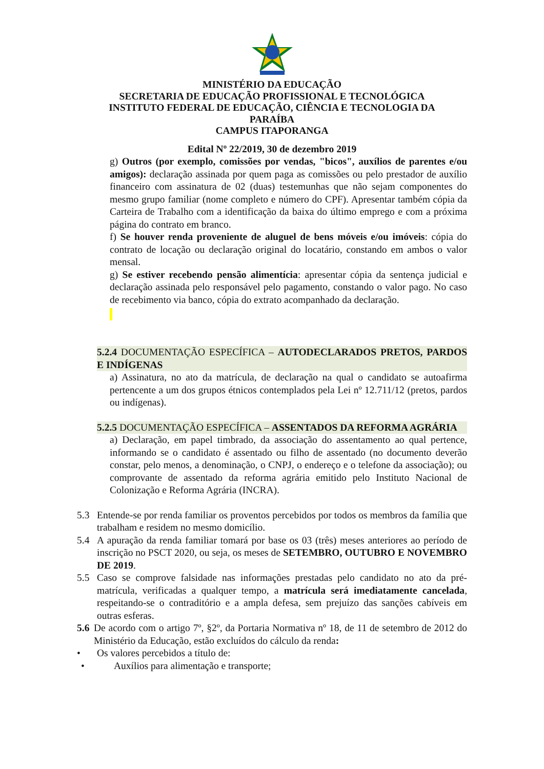MINISTÉRIO DA EDUCAÇÃO
SECRETARIA DE EDUCAÇÃO PROFISSIONAL E TECNOLÓGICA
INSTITUTO FEDERAL DE EDUCAÇÃO, CIÊNCIA E TECNOLOGIA DA
PARAÍBA
CAMPUS ITAPORANGA
Edital Nº 22/2019, 30 de dezembro 2019
g) Outros (por exemplo, comissões por vendas, "bicos", auxílios de parentes e/ou amigos): declaração assinada por quem paga as comissões ou pelo prestador de auxílio financeiro com assinatura de 02 (duas) testemunhas que não sejam componentes do mesmo grupo familiar (nome completo e número do CPF). Apresentar também cópia da Carteira de Trabalho com a identificação da baixa do último emprego e com a próxima página do contrato em branco.
f) Se houver renda proveniente de aluguel de bens móveis e/ou imóveis: cópia do contrato de locação ou declaração original do locatário, constando em ambos o valor mensal.
g) Se estiver recebendo pensão alimentícia: apresentar cópia da sentença judicial e declaração assinada pelo responsável pelo pagamento, constando o valor pago. No caso de recebimento via banco, cópia do extrato acompanhado da declaração.
5.2.4 DOCUMENTAÇÃO ESPECÍFICA – AUTODECLARADOS PRETOS, PARDOS E INDÍGENAS
a) Assinatura, no ato da matrícula, de declaração na qual o candidato se autoafirma pertencente a um dos grupos étnicos contemplados pela Lei nº 12.711/12 (pretos, pardos ou indígenas).
5.2.5 DOCUMENTAÇÃO ESPECÍFICA – ASSENTADOS DA REFORMA AGRÁRIA
a) Declaração, em papel timbrado, da associação do assentamento ao qual pertence, informando se o candidato é assentado ou filho de assentado (no documento deverão constar, pelo menos, a denominação, o CNPJ, o endereço e o telefone da associação); ou comprovante de assentado da reforma agrária emitido pelo Instituto Nacional de Colonização e Reforma Agrária (INCRA).
5.3 Entende-se por renda familiar os proventos percebidos por todos os membros da família que trabalham e residem no mesmo domicílio.
5.4 A apuração da renda familiar tomará por base os 03 (três) meses anteriores ao período de inscrição no PSCT 2020, ou seja, os meses de SETEMBRO, OUTUBRO E NOVEMBRO DE 2019.
5.5 Caso se comprove falsidade nas informações prestadas pelo candidato no ato da pré-matrícula, verificadas a qualquer tempo, a matrícula será imediatamente cancelada, respeitando-se o contraditório e a ampla defesa, sem prejuízo das sanções cabíveis em outras esferas.
5.6
De acordo com o artigo 7º, §2º, da Portaria Normativa nº 18, de 11 de setembro de 2012 do Ministério da Educação, estão excluídos do cálculo da renda:
• Os valores percebidos a título de:
• Auxílios para alimentação e transporte;